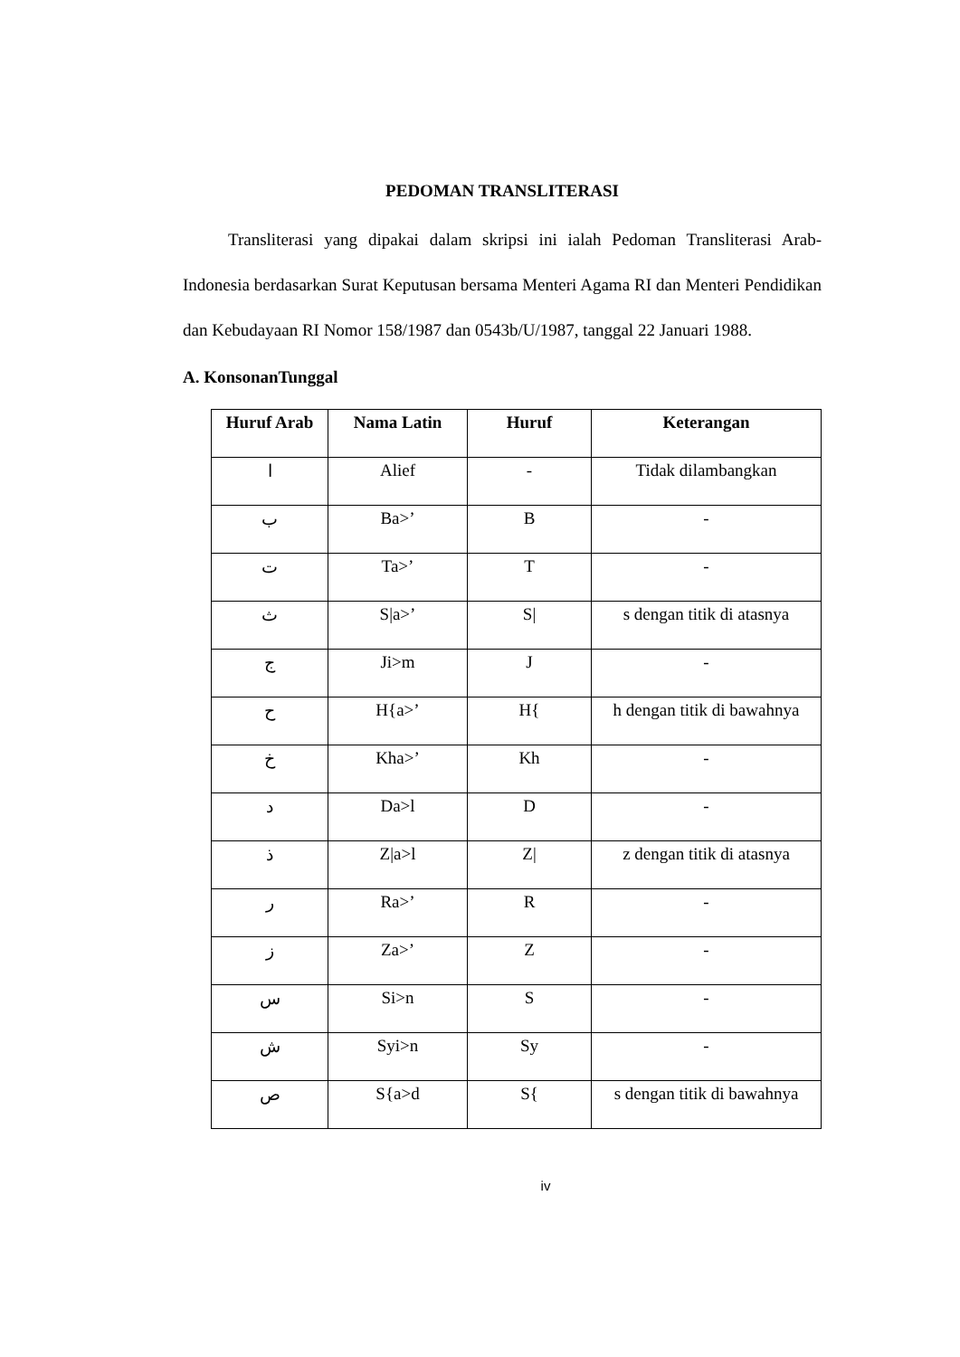PEDOMAN TRANSLITERASI
Transliterasi yang dipakai dalam skripsi ini ialah Pedoman Transliterasi Arab-Indonesia berdasarkan Surat Keputusan bersama Menteri Agama RI dan Menteri Pendidikan dan Kebudayaan RI Nomor 158/1987 dan 0543b/U/1987, tanggal 22 Januari 1988.
A. KonsonanTunggal
| Huruf Arab | Nama Latin | Huruf | Keterangan |
| --- | --- | --- | --- |
| ا | Alief | - | Tidak dilambangkan |
| ب | Ba>’ | B | - |
| ت | Ta>’ | T | - |
| ث | S/a>’ | S/ | s dengan titik di atasnya |
| ج | Ji>m | J | - |
| ح | H{a>’ | H{ | h dengan titik di bawahnya |
| خ | Kha>’ | Kh | - |
| د | Da>l | D | - |
| ذ | Z/a>l | Z/ | z dengan titik di atasnya |
| ر | Ra>’ | R | - |
| ز | Za>’ | Z | - |
| س | Si>n | S | - |
| ش | Syi>n | Sy | - |
| ص | S{a>d | S{ | s dengan titik di bawahnya |
iv